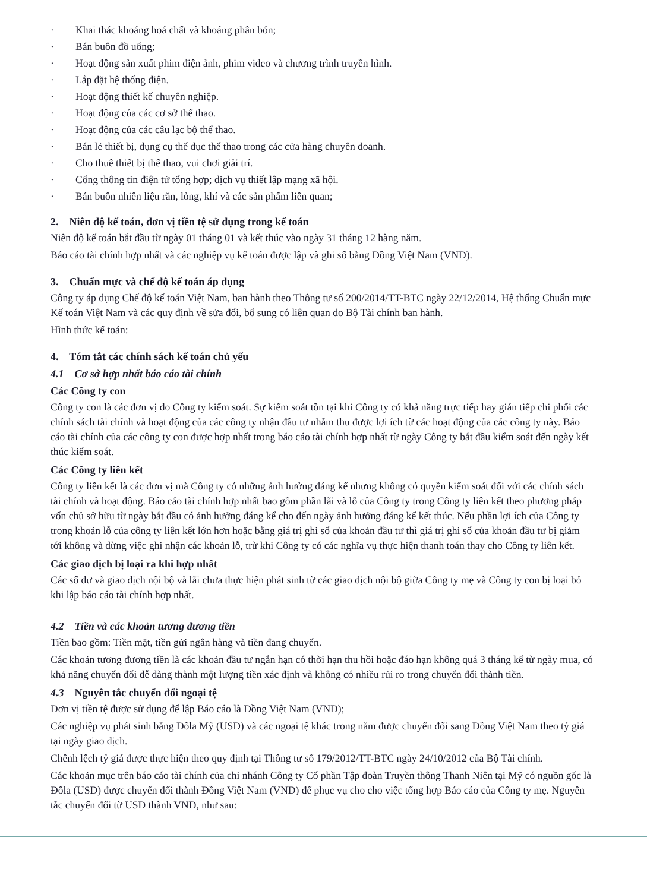· Khai thác khoáng hoá chất và khoáng phân bón;
· Bán buôn đồ uống;
· Hoạt động sản xuất phim điện ảnh, phim video và chương trình truyền hình.
· Lắp đặt hệ thống điện.
· Hoạt động thiết kế chuyên nghiệp.
· Hoạt động của các cơ sở thể thao.
· Hoạt động của các câu lạc bộ thể thao.
· Bán lẻ thiết bị, dụng cụ thể dục thể thao trong các cửa hàng chuyên doanh.
· Cho thuê thiết bị thể thao, vui chơi giải trí.
· Cổng thông tin điện tử tổng hợp; dịch vụ thiết lập mạng xã hội.
· Bán buôn nhiên liệu rắn, lỏng, khí và các sản phẩm liên quan;
2. Niên độ kế toán, đơn vị tiền tệ sử dụng trong kế toán
Niên độ kế toán bắt đầu từ ngày 01 tháng 01 và kết thúc vào ngày 31 tháng 12 hàng năm.
Báo cáo tài chính hợp nhất và các nghiệp vụ kế toán được lập và ghi sổ bằng Đồng Việt Nam (VND).
3. Chuẩn mực và chế độ kế toán áp dụng
Công ty áp dụng Chế độ kế toán Việt Nam, ban hành theo Thông tư số 200/2014/TT-BTC ngày 22/12/2014, Hệ thống Chuẩn mực Kế toán Việt Nam và các quy định về sửa đổi, bổ sung có liên quan do Bộ Tài chính ban hành.
Hình thức kế toán:
4. Tóm tắt các chính sách kế toán chủ yếu
4.1 Cơ sở hợp nhất báo cáo tài chính
Các Công ty con
Công ty con là các đơn vị do Công ty kiểm soát. Sự kiểm soát tồn tại khi Công ty có khả năng trực tiếp hay gián tiếp chi phối các chính sách tài chính và hoạt động của các công ty nhận đầu tư nhằm thu được lợi ích từ các hoạt động của các công ty này. Báo cáo tài chính của các công ty con được hợp nhất trong báo cáo tài chính hợp nhất từ ngày Công ty bắt đầu kiểm soát đến ngày kết thúc kiểm soát.
Các Công ty liên kết
Công ty liên kết là các đơn vị mà Công ty có những ảnh hưởng đáng kể nhưng không có quyền kiểm soát đối với các chính sách tài chính và hoạt động. Báo cáo tài chính hợp nhất bao gồm phần lãi và lỗ của Công ty trong Công ty liên kết theo phương pháp vốn chủ sở hữu từ ngày bắt đầu có ảnh hưởng đáng kể cho đến ngày ảnh hưởng đáng kể kết thúc. Nếu phần lợi ích của Công ty trong khoản lỗ của công ty liên kết lớn hơn hoặc bằng giá trị ghi sổ của khoản đầu tư thì giá trị ghi sổ của khoản đầu tư bị giảm tới không và dừng việc ghi nhận các khoản lỗ, trừ khi Công ty có các nghĩa vụ thực hiện thanh toán thay cho Công ty liên kết.
Các giao dịch bị loại ra khi hợp nhất
Các số dư và giao dịch nội bộ và lãi chưa thực hiện phát sinh từ các giao dịch nội bộ giữa Công ty mẹ và Công ty con bị loại bỏ khi lập báo cáo tài chính hợp nhất.
4.2 Tiền và các khoản tương đương tiền
Tiền bao gồm: Tiền mặt, tiền gửi ngân hàng và tiền đang chuyển.
Các khoản tương đương tiền là các khoản đầu tư ngắn hạn có thời hạn thu hồi hoặc đáo hạn không quá 3 tháng kể từ ngày mua, có khả năng chuyển đổi dễ dàng thành một lượng tiền xác định và không có nhiều rủi ro trong chuyển đổi thành tiền.
4.3 Nguyên tắc chuyển đổi ngoại tệ
Đơn vị tiền tệ được sử dụng để lập Báo cáo là Đồng Việt Nam (VND);
Các nghiệp vụ phát sinh bằng Đôla Mỹ (USD) và các ngoại tệ khác trong năm được chuyển đổi sang Đồng Việt Nam theo tỷ giá tại ngày giao dịch.
Chênh lệch tỷ giá được thực hiện theo quy định tại Thông tư số 179/2012/TT-BTC ngày 24/10/2012 của Bộ Tài chính.
Các khoản mục trên báo cáo tài chính của chi nhánh Công ty Cổ phần Tập đoàn Truyền thông Thanh Niên tại Mỹ có nguồn gốc là Đôla (USD) được chuyển đổi thành Đồng Việt Nam (VND) để phục vụ cho cho việc tổng hợp Báo cáo của Công ty mẹ. Nguyên tắc chuyển đổi từ USD thành VND, như sau: